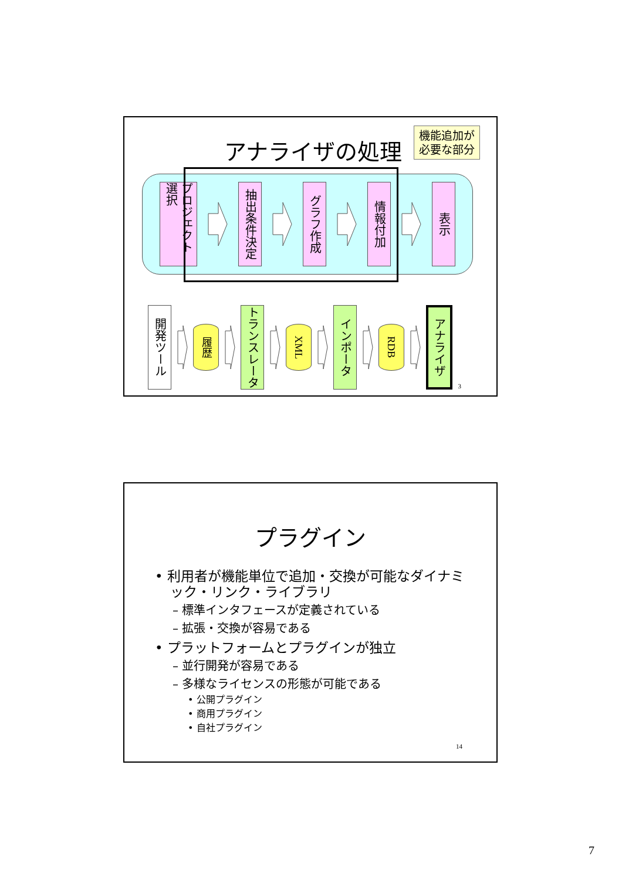アナライザの処理
機能追加が
必要な部分
プロジェクト 選択
抽出条件決定
グラフ作成
情報付加
表示
開発ツール
履歴
トランスレータ
XML
インポータ
RDB
アナライザ
3
プラグイン
• 利用者が機能単位で追加・交換が可能なダイナミック・リンク・ライブラリ
– 標準インタフェースが定義されている
– 拡張・交換が容易である
• プラットフォームとプラグインが独立
– 並行開発が容易である
– 多様なライセンスの形態が可能である
• 公開プラグイン
• 商用プラグイン
• 自社プラグイン
14
7